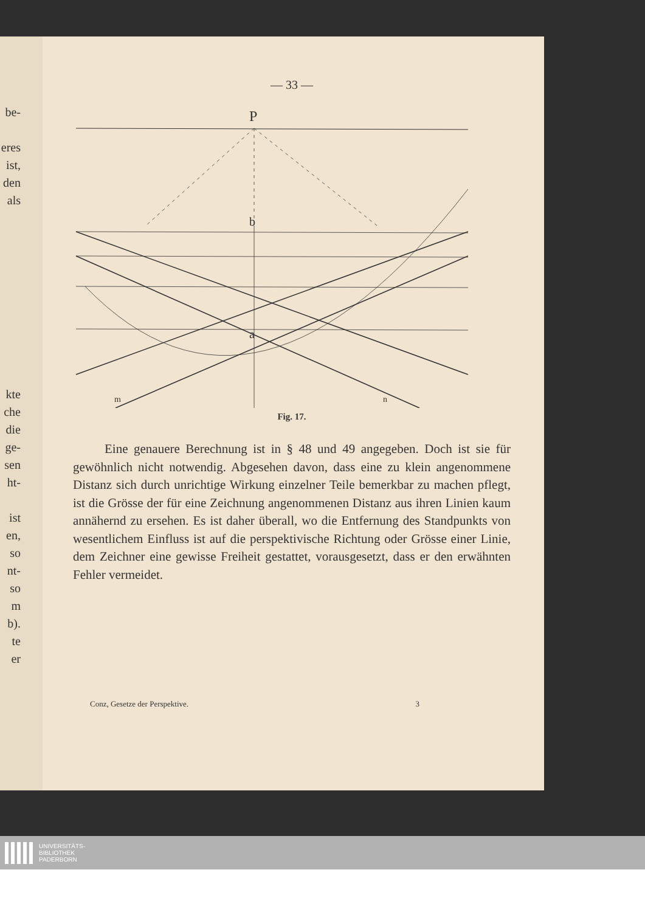be-
eres
ist,
den
als
kte
che
die
ge-
sen
ht-
ist
en,
so
nt-
so
m
b).
te
er
— 33 —
P
b
a
m
n
Fig. 17.
Eine genauere Berechnung ist in § 48 und 49 angegeben. Doch ist sie für gewöhnlich nicht notwendig. Abgesehen davon, dass eine zu klein angenommene Distanz sich durch unrichtige Wirkung einzelner Teile bemerkbar zu machen pflegt, ist die Grösse der für eine Zeichnung angenommenen Distanz aus ihren Linien kaum annähernd zu ersehen. Es ist daher überall, wo die Entfernung des Standpunkts von wesentlichem Einfluss ist auf die perspektivische Richtung oder Grösse einer Linie, dem Zeichner eine gewisse Freiheit gestattet, vorausgesetzt, dass er den erwähnten Fehler vermeidet.
Conz, Gesetze der Perspektive. 3
UNIVERSITÄTS-
BIBLIOTHEK
PADERBORN